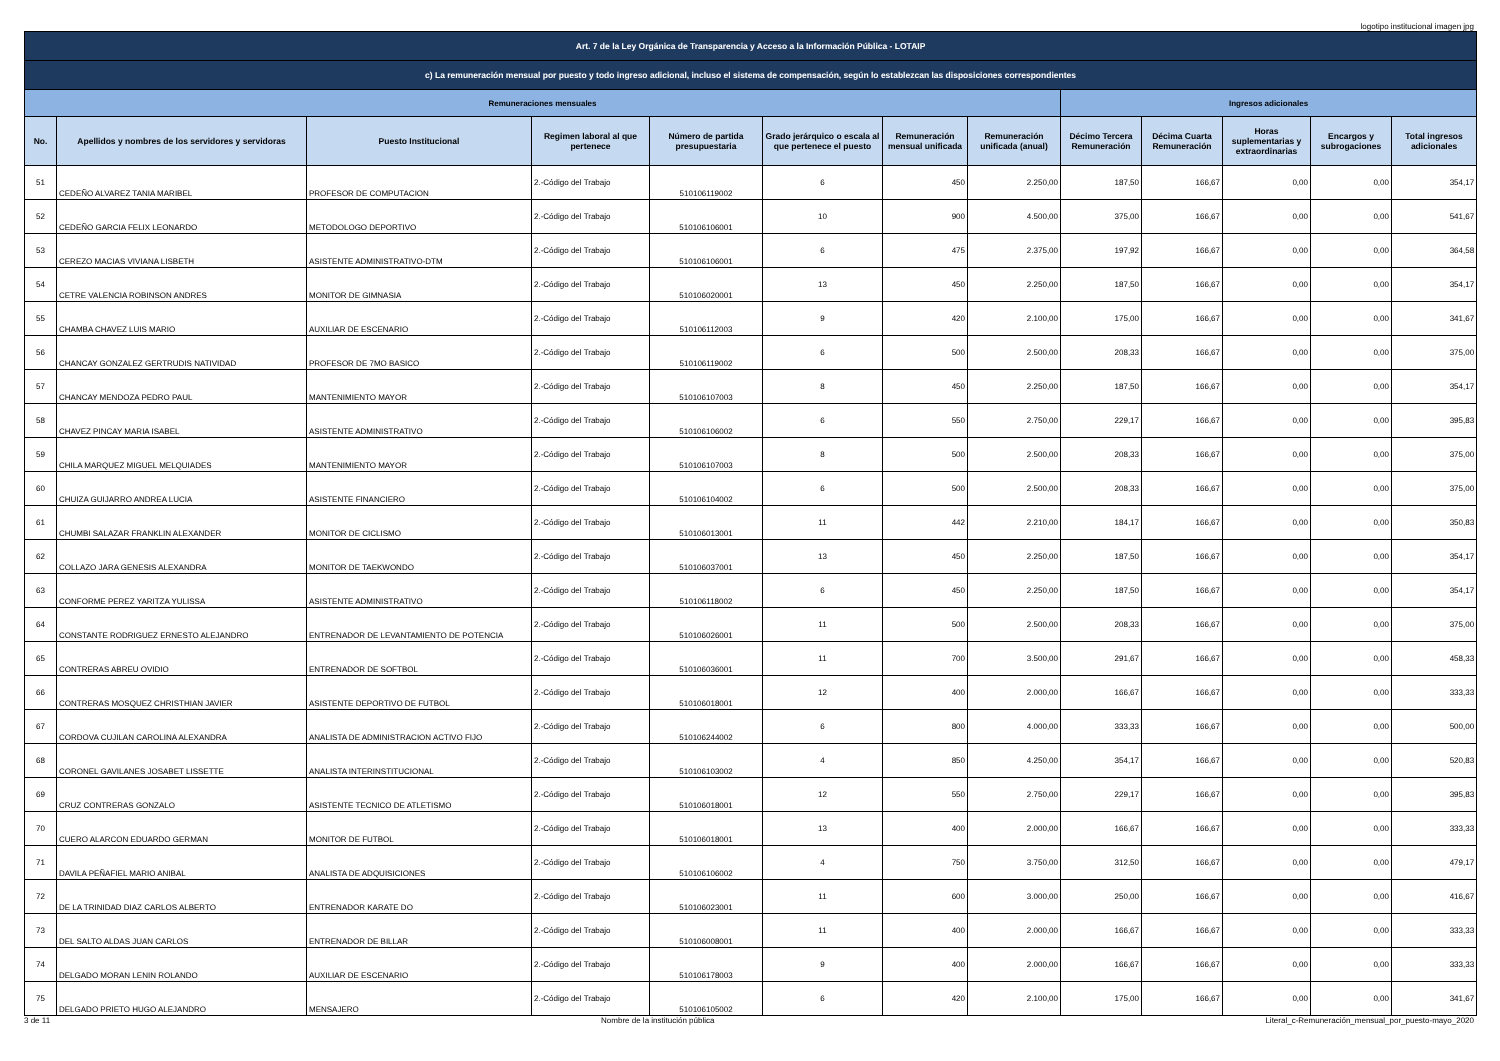logotipo institucional imagen jpg
| Art. 7 de la Ley Orgánica de Transparencia y Acceso a la Información Pública - LOTAIP | | | | | | | | | | | | |
| --- | --- | --- | --- | --- | --- | --- | --- | --- | --- | --- | --- | --- |
| c) La remuneración mensual por puesto y todo ingreso adicional, incluso el sistema de compensación, según lo establezcan las disposiciones correspondientes | | | | | | | | | | | | |
| Remuneraciones mensuales | | | | | | | | Ingresos adicionales | | | | |
| No. | Apellidos y nombres de los servidores y servidoras | Puesto Institucional | Regimen laboral al que pertenece | Número de partida presupuestaria | Grado jerárquico o escala al que pertenece el puesto | Remuneración mensual unificada | Remuneración unificada (anual) | Décimo Tercera Remuneración | Décima Cuarta Remuneración | Horas suplementarias y extraordinarias | Encargos y subrogaciones | Total ingresos adicionales |
| 51 | CEDEÑO ALVAREZ TANIA MARIBEL | PROFESOR DE COMPUTACION | 2.-Código del Trabajo | 510106119002 | 6 | 450 | 2.250,00 | 187,50 | 166,67 | 0,00 | 0,00 | 354,17 |
| 52 | CEDEÑO GARCIA FELIX LEONARDO | METODOLOGO DEPORTIVO | 2.-Código del Trabajo | 510106106001 | 10 | 900 | 4.500,00 | 375,00 | 166,67 | 0,00 | 0,00 | 541,67 |
| 53 | CEREZO MACIAS VIVIANA LISBETH | ASISTENTE ADMINISTRATIVO-DTM | 2.-Código del Trabajo | 510106106001 | 6 | 475 | 2.375,00 | 197,92 | 166,67 | 0,00 | 0,00 | 364,58 |
| 54 | CETRE VALENCIA ROBINSON ANDRES | MONITOR DE GIMNASIA | 2.-Código del Trabajo | 510106020001 | 13 | 450 | 2.250,00 | 187,50 | 166,67 | 0,00 | 0,00 | 354,17 |
| 55 | CHAMBA CHAVEZ LUIS MARIO | AUXILIAR DE ESCENARIO | 2.-Código del Trabajo | 510106112003 | 9 | 420 | 2.100,00 | 175,00 | 166,67 | 0,00 | 0,00 | 341,67 |
| 56 | CHANCAY GONZALEZ GERTRUDIS NATIVIDAD | PROFESOR DE 7MO BASICO | 2.-Código del Trabajo | 510106119002 | 6 | 500 | 2.500,00 | 208,33 | 166,67 | 0,00 | 0,00 | 375,00 |
| 57 | CHANCAY MENDOZA PEDRO PAUL | MANTENIMIENTO MAYOR | 2.-Código del Trabajo | 510106107003 | 8 | 450 | 2.250,00 | 187,50 | 166,67 | 0,00 | 0,00 | 354,17 |
| 58 | CHAVEZ PINCAY MARIA ISABEL | ASISTENTE ADMINISTRATIVO | 2.-Código del Trabajo | 510106106002 | 6 | 550 | 2.750,00 | 229,17 | 166,67 | 0,00 | 0,00 | 395,83 |
| 59 | CHILA MARQUEZ MIGUEL MELQUIADES | MANTENIMIENTO MAYOR | 2.-Código del Trabajo | 510106107003 | 8 | 500 | 2.500,00 | 208,33 | 166,67 | 0,00 | 0,00 | 375,00 |
| 60 | CHUIZA GUIJARRO ANDREA LUCIA | ASISTENTE FINANCIERO | 2.-Código del Trabajo | 510106104002 | 6 | 500 | 2.500,00 | 208,33 | 166,67 | 0,00 | 0,00 | 375,00 |
| 61 | CHUMBI SALAZAR FRANKLIN ALEXANDER | MONITOR DE CICLISMO | 2.-Código del Trabajo | 510106013001 | 11 | 442 | 2.210,00 | 184,17 | 166,67 | 0,00 | 0,00 | 350,83 |
| 62 | COLLAZO JARA GENESIS ALEXANDRA | MONITOR DE TAEKWONDO | 2.-Código del Trabajo | 510106037001 | 13 | 450 | 2.250,00 | 187,50 | 166,67 | 0,00 | 0,00 | 354,17 |
| 63 | CONFORME PEREZ YARITZA YULISSA | ASISTENTE ADMINISTRATIVO | 2.-Código del Trabajo | 510106118002 | 6 | 450 | 2.250,00 | 187,50 | 166,67 | 0,00 | 0,00 | 354,17 |
| 64 | CONSTANTE RODRIGUEZ ERNESTO ALEJANDRO | ENTRENADOR DE LEVANTAMIENTO DE POTENCIA | 2.-Código del Trabajo | 510106026001 | 11 | 500 | 2.500,00 | 208,33 | 166,67 | 0,00 | 0,00 | 375,00 |
| 65 | CONTRERAS ABREU OVIDIO | ENTRENADOR DE SOFTBOL | 2.-Código del Trabajo | 510106036001 | 11 | 700 | 3.500,00 | 291,67 | 166,67 | 0,00 | 0,00 | 458,33 |
| 66 | CONTRERAS MOSQUEZ CHRISTHIAN JAVIER | ASISTENTE DEPORTIVO DE FUTBOL | 2.-Código del Trabajo | 510106018001 | 12 | 400 | 2.000,00 | 166,67 | 166,67 | 0,00 | 0,00 | 333,33 |
| 67 | CORDOVA CUJILAN CAROLINA ALEXANDRA | ANALISTA DE ADMINISTRACION ACTIVO FIJO | 2.-Código del Trabajo | 510106244002 | 6 | 800 | 4.000,00 | 333,33 | 166,67 | 0,00 | 0,00 | 500,00 |
| 68 | CORONEL GAVILANES JOSABET LISSETTE | ANALISTA INTERINSTITUCIONAL | 2.-Código del Trabajo | 510106103002 | 4 | 850 | 4.250,00 | 354,17 | 166,67 | 0,00 | 0,00 | 520,83 |
| 69 | CRUZ CONTRERAS GONZALO | ASISTENTE TECNICO DE ATLETISMO | 2.-Código del Trabajo | 510106018001 | 12 | 550 | 2.750,00 | 229,17 | 166,67 | 0,00 | 0,00 | 395,83 |
| 70 | CUERO ALARCON EDUARDO GERMAN | MONITOR DE FUTBOL | 2.-Código del Trabajo | 510106018001 | 13 | 400 | 2.000,00 | 166,67 | 166,67 | 0,00 | 0,00 | 333,33 |
| 71 | DAVILA PEÑAFIEL MARIO ANIBAL | ANALISTA DE ADQUISICIONES | 2.-Código del Trabajo | 510106106002 | 4 | 750 | 3.750,00 | 312,50 | 166,67 | 0,00 | 0,00 | 479,17 |
| 72 | DE LA TRINIDAD DIAZ CARLOS ALBERTO | ENTRENADOR KARATE DO | 2.-Código del Trabajo | 510106023001 | 11 | 600 | 3.000,00 | 250,00 | 166,67 | 0,00 | 0,00 | 416,67 |
| 73 | DEL SALTO ALDAS JUAN CARLOS | ENTRENADOR DE BILLAR | 2.-Código del Trabajo | 510106008001 | 11 | 400 | 2.000,00 | 166,67 | 166,67 | 0,00 | 0,00 | 333,33 |
| 74 | DELGADO MORAN LENIN ROLANDO | AUXILIAR DE ESCENARIO | 2.-Código del Trabajo | 510106178003 | 9 | 400 | 2.000,00 | 166,67 | 166,67 | 0,00 | 0,00 | 333,33 |
| 75 | DELGADO PRIETO HUGO ALEJANDRO | MENSAJERO | 2.-Código del Trabajo | 510106105002 | 6 | 420 | 2.100,00 | 175,00 | 166,67 | 0,00 | 0,00 | 341,67 |
3 de 11 Nombre de la institución pública Literal_c-Remuneración_mensual_por_puesto-mayo_2020